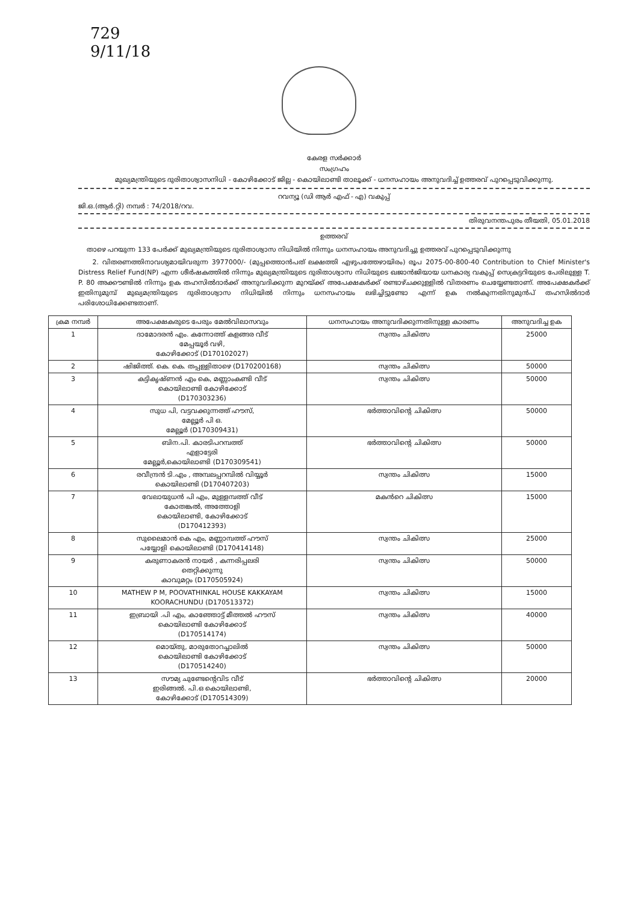729
9/11/18
കേരള സർക്കാർ
സംഗ്രഹം
മുഖ്യമന്ത്രിയുടെ ദുരിതാശ്വാസനിധി - കോഴിക്കോട് ജില്ല - കൊയിലാണ്ടി താലൂക്ക് - ധനസഹായം അനുവദിച്ച് ഉത്തരവ് പുറപ്പെടുവിക്കുന്നു.
റവന്യൂ (ഡി ആർ എഫ് - എ) വകുപ്പ്
ജി.ഒ.(ആർ.റ്റി) നമ്പർ : 74/2018/റവ.
തിരുവനന്തപുരം തീയതി, 05.01.2018
ഉത്തരവ്
താഴെ പറയുന്ന 133 പേർക്ക് മുഖ്യമന്ത്രിയുടെ ദുരിതാശ്വാസ നിധിയിൽ നിന്നും ധനസഹായം അനുവദിച്ചു ഉത്തരവ് പുറപ്പെടുവിക്കുന്നു
2. വിതരണത്തിനാവശ്യമായിവരുന്ന 3977000/- (മുപ്പത്തൊൻപത് ലക്ഷത്തി എഴുപത്തേഴായിരം) രൂപ 2075-00-800-40 Contribution to Chief Minister's Distress Relief Fund(NP) എന്ന ശീർഷകത്തിൽ നിന്നും മുഖ്യമന്ത്രിയുടെ ദുരിതാശ്വാസ നിധിയുടെ ഖജാൻജിയായ ധനകാര്യ വകുപ്പ് സെക്രട്ടറിയുടെ പേരിലുള്ള T. P. 80 അക്കൗണ്ടിൽ നിന്നും ഉക തഹസിൽദാർക്ക് അനുവദിക്കുന്ന മുറയ്ക്ക് അപേക്ഷകർക്ക് രണ്ടാഴ്ചക്കുള്ളിൽ വിതരണം ചെയ്യേണ്ടതാണ്. അപേക്ഷകർക്ക് ഇതിനുമുമ്പ് മുഖ്യമന്ത്രിയുടെ ദുരിതാശ്വാസ നിധിയിൽ നിന്നും ധനസഹായം ലഭിച്ചിട്ടുണ്ടോ എന്ന് ഉക നൽകുന്നതിനുമുൻപ് തഹസിൽദാർ പരിശോധിക്കേണ്ടതാണ്.
| ക്രമ നമ്പർ | അപേക്ഷകരുടെ പേരും മേൽവിലാസവും | ധനസഹായം അനുവദിക്കുന്നതിനുള്ള കാരണം | അനുവദിച്ച ഉക |
| --- | --- | --- | --- |
| 1 | ദാമോദരൻ എം. കന്നോത്ത് കളങ്ങര വീട് മേപ്പയൂർ വഴി, കോഴിക്കോട് (D170102027) | സ്വന്തം ചികിത്സ | 25000 |
| 2 | ഷിജിത്ത്. കെ. കെ. തപ്പള്ളിതാഴെ (D170200168) | സ്വന്തം ചികിത്സ | 50000 |
| 3 | കട്ടികൃഷ്ണൻ എം കെ, മണ്ണാംകണ്ടി വീട് കൊയിലാണ്ടി കോഴിക്കോട് (D170303236) | സ്വന്തം ചികിത്സ | 50000 |
| 4 | സുധ പി, വട്ടവക്കുന്നത്ത് ഹൗസ്, മേല്ലൂർ പി ഒ. മേല്ലൂർ (D170309431) | ഭർത്താവിന്റെ ചികിത്സ | 50000 |
| 5 | ബിന.പി. കാരടിപറമ്പത്ത് എളാട്ടേരി മേല്ലൂർ,കൊയിലാണ്ടി (D170309541) | ഭർത്താവിന്റെ ചികിത്സ | 50000 |
| 6 | രവീന്ദ്രൻ ടി.എം , അമ്പലപ്പറമ്പിൽ വിയ്യൂർ കൊയിലാണ്ടി (D170407203) | സ്വന്തം ചികിത്സ | 15000 |
| 7 | വേലായുധൻ പി എം, മുള്ളമ്പത്ത് വീട് കോതങ്കൽ, അത്തോളി കൊയിലാണ്ടി, കോഴിക്കോട് (D170412393) | മകൻറെ ചികിത്സ | 15000 |
| 8 | സുലൈമാൻ കെ എം, മണ്ണാമ്പത്ത് ഹൗസ് പയ്യോളി കൊയിലാണ്ടി (D170414148) | സ്വന്തം ചികിത്സ | 25000 |
| 9 | കരുണാകരൻ നായർ , കന്നരിപ്പലരി തെറ്റിക്കുന്നു കാവുമറ്റം (D170505924) | സ്വന്തം ചികിത്സ | 50000 |
| 10 | MATHEW P M, POOVATHINKAL HOUSE KAKKAYAM KOORACHUNDU (D170513372) | സ്വന്തം ചികിത്സ | 15000 |
| 11 | ഇബ്രായി .പി എം, കാഞ്ഞോട്ട് മീത്തൽ ഹൗസ് കൊയിലാണ്ടി കോഴിക്കോട് (D170514174) | സ്വന്തം ചികിത്സ | 40000 |
| 12 | മൊയ്തു, മാരുതോറച്ചാലിൽ കൊയിലാണ്ടി കോഴിക്കോട് (D170514240) | സ്വന്തം ചികിത്സ | 50000 |
| 13 | സൗമ്യ ചുണ്ടേന്റെവിട വീട് ഇരിങ്ങൽ. പി.ഒ കൊയിലാണ്ടി, കോഴിക്കോട് (D170514309) | ഭർത്താവിന്റെ ചികിത്സ | 20000 |